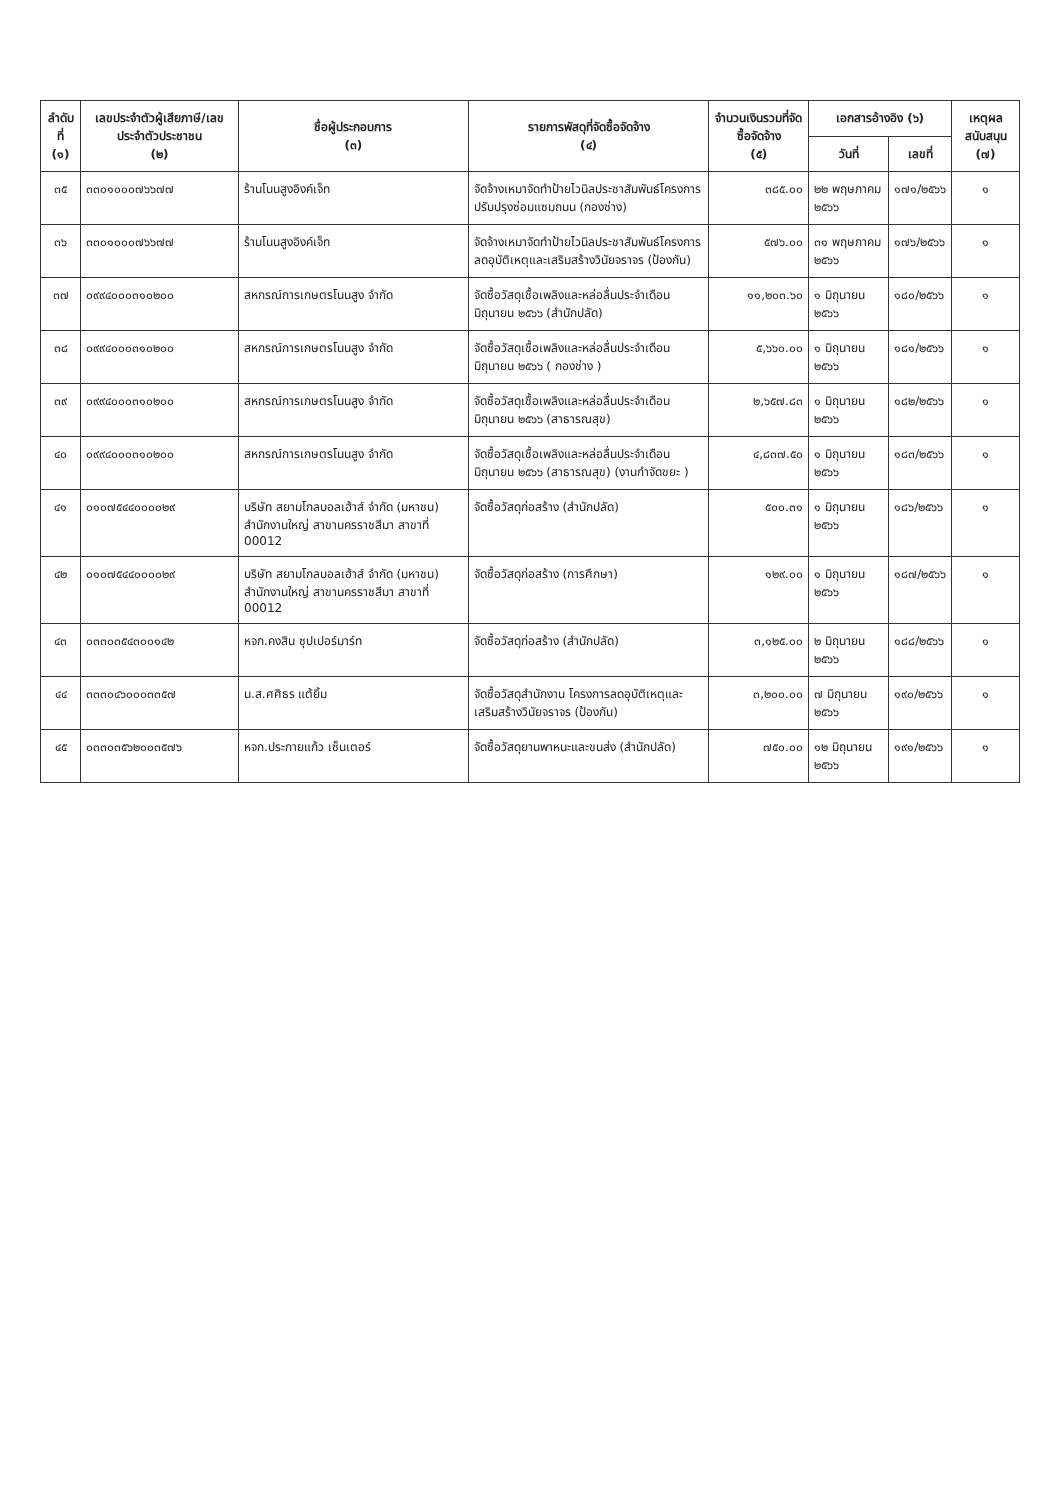| ลำดับที่ (๑) | เลขประจำตัวผู้เสียภาษี/เลขประจำตัวประชาชน (๒) | ชื่อผู้ประกอบการ (๓) | รายการพัสดุที่จัดซื้อจัดจ้าง (๔) | จำนวนเงินรวมที่จัดซื้อจัดจ้าง (๕) | เอกสารอ้างอิง (๖) | | เหตุผลสนับสนุน (๗) |
| --- | --- | --- | --- | --- | --- | --- | --- |
| | | | | | วันที่ | เลขที่ | |
| ๓๕ | ๓๓๐๑๐๐๐๗๖๖๗๗ | ร้านโนนสูงอิงค์เจ็ท | จัดจ้างเหมาจัดทำป้ายไวนิลประชาสัมพันธ์โครงการปรับปรุงซ่อมแซมถนน (กองช่าง) | ๓๘๕.๐๐ | ๒๒ พฤษภาคม ๒๕๖๖ | ๑๗๑/๒๕๖๖ | ๑ |
| ๓๖ | ๓๓๐๑๐๐๐๗๖๖๗๗ | ร้านโนนสูงอิงค์เจ็ท | จัดจ้างเหมาจัดทำป้ายไวนิลประชาสัมพันธ์โครงการลดอุบัติเหตุและเสริมสร้างวินัยจราจร (ป้องกัน) | ๕๗๖.๐๐ | ๓๑ พฤษภาคม ๒๕๖๖ | ๑๗๖/๒๕๖๖ | ๑ |
| ๓๗ | ๐๙๙๔๐๐๐๓๑๐๒๐๐ | สหกรณ์การเกษตรโนนสูง จำกัด | จัดซื้อวัสดุเชื้อเพลิงและหล่อลื่นประจำเดือนมิถุนายน ๒๕๖๖ (สำนักปลัด) | ๑๑,๒๐๓.๖๐ | ๑ มิถุนายน ๒๕๖๖ | ๑๘๐/๒๕๖๖ | ๑ |
| ๓๘ | ๐๙๙๔๐๐๐๓๑๐๒๐๐ | สหกรณ์การเกษตรโนนสูง จำกัด | จัดซื้อวัสดุเชื้อเพลิงและหล่อลื่นประจำเดือนมิถุนายน ๒๕๖๖ ( กองช่าง ) | ๕,๖๖๐.๐๐ | ๑ มิถุนายน ๒๕๖๖ | ๑๘๑/๒๕๖๖ | ๑ |
| ๓๙ | ๐๙๙๔๐๐๐๓๑๐๒๐๐ | สหกรณ์การเกษตรโนนสูง จำกัด | จัดซื้อวัสดุเชื้อเพลิงและหล่อลื่นประจำเดือนมิถุนายน ๒๕๖๖ (สาธารณสุข) | ๒,๖๕๗.๘๓ | ๑ มิถุนายน ๒๕๖๖ | ๑๘๒/๒๕๖๖ | ๑ |
| ๔๐ | ๐๙๙๔๐๐๐๓๑๐๒๐๐ | สหกรณ์การเกษตรโนนสูง จำกัด | จัดซื้อวัสดุเชื้อเพลิงและหล่อลื่นประจำเดือนมิถุนายน ๒๕๖๖ (สาธารณสุข) (งานกำจัดขยะ ) | ๔,๘๓๗.๕๐ | ๑ มิถุนายน ๒๕๖๖ | ๑๘๓/๒๕๖๖ | ๑ |
| ๔๑ | ๐๑๐๗๕๔๔๐๐๐๐๒๙ | บริษัท สยามโกลบอลเฮ้าส์ จำกัด (มหาชน) สำนักงานใหญ่ สาขานครราชสีมา สาขาที่ 00012 | จัดซื้อวัสดุก่อสร้าง (สำนักปลัด) | ๕๐๐.๓๑ | ๑ มิถุนายน ๒๕๖๖ | ๑๘๖/๒๕๖๖ | ๑ |
| ๔๒ | ๐๑๐๗๕๔๔๐๐๐๐๒๙ | บริษัท สยามโกลบอลเฮ้าส์ จำกัด (มหาชน) สำนักงานใหญ่ สาขานครราชสีมา สาขาที่ 00012 | จัดซื้อวัสดุก่อสร้าง (การศึกษา) | ๑๒๙.๐๐ | ๑ มิถุนายน ๒๕๖๖ | ๑๘๗/๒๕๖๖ | ๑ |
| ๔๓ | ๐๓๓๐๓๕๔๓๐๐๑๔๒ | หจก.คงสิน ซุปเปอร์มาร์ท | จัดซื้อวัสดุก่อสร้าง (สำนักปลัด) | ๓,๑๒๕.๐๐ | ๒ มิถุนายน ๒๕๖๖ | ๑๘๘/๒๕๖๖ | ๑ |
| ๔๔ | ๓๓๓๐๔๖๐๐๐๓๓๕๗ | น.ส.ศศิธร แต้ยิ้ม | จัดซื้อวัสดุสำนักงาน โครงการลดอุบัติเหตุและเสริมสร้างวินัยจราจร (ป้องกัน) | ๓,๒๐๐.๐๐ | ๗ มิถุนายน ๒๕๖๖ | ๑๙๐/๒๕๖๖ | ๑ |
| ๔๕ | ๐๓๓๐๓๕๖๒๐๐๓๕๗๖ | หจก.ประกายแก้ว เซ็นเตอร์ | จัดซื้อวัสดุยานพาหนะและขนส่ง (สำนักปลัด) | ๗๕๐.๐๐ | ๑๒ มิถุนายน ๒๕๖๖ | ๑๙๑/๒๕๖๖ | ๑ |